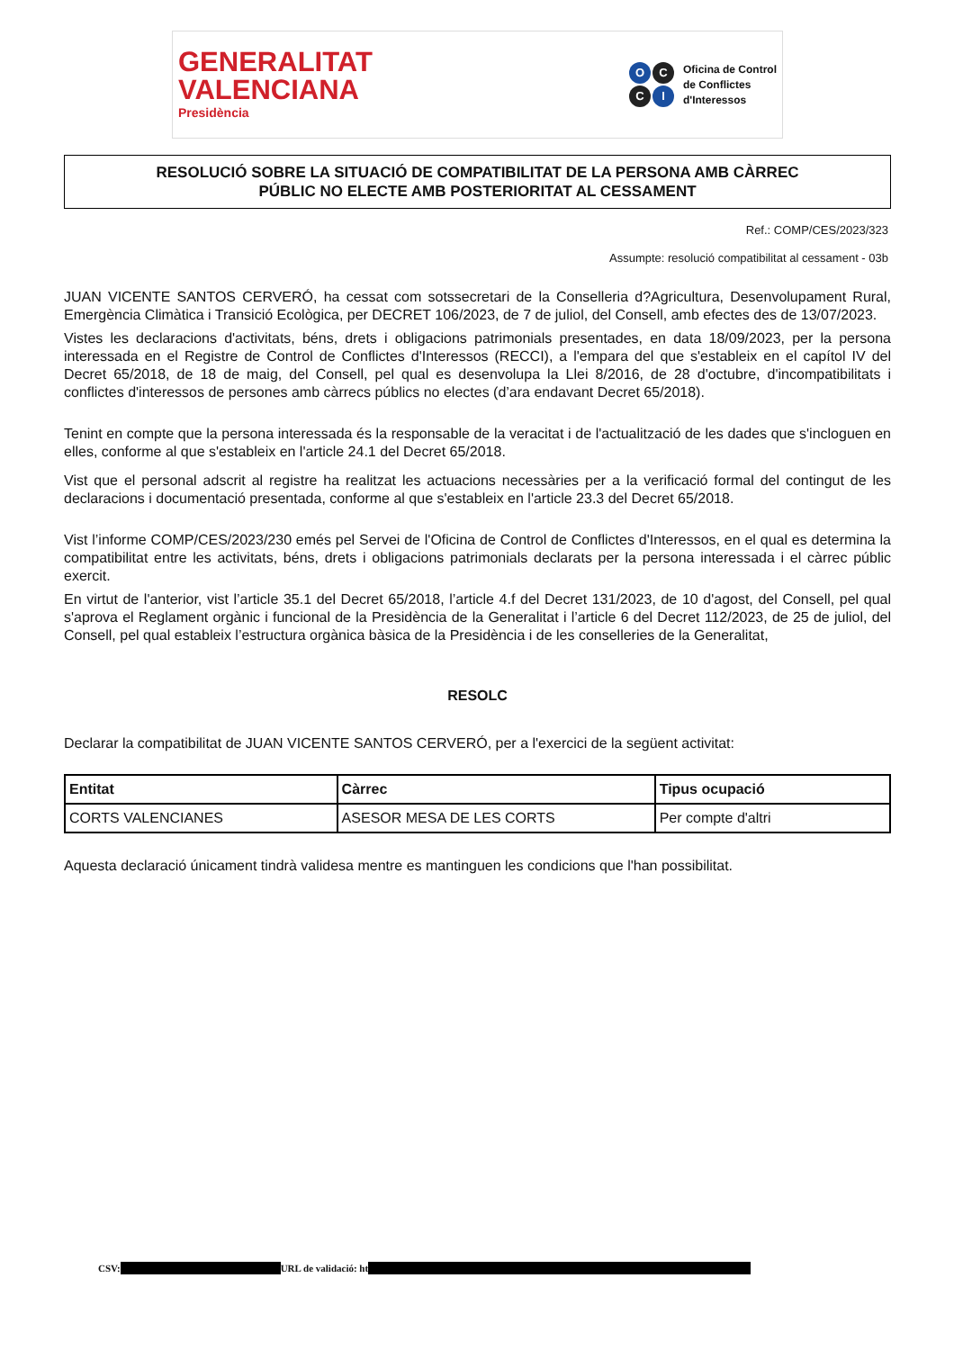GENERALITAT
VALENCIANA
Presidència
OCCI
Oficina de Control
de Conflictes
d'Interessos
RESOLUCIÓ SOBRE LA SITUACIÓ DE COMPATIBILITAT DE LA PERSONA AMB CÀRREC
PÚBLIC NO ELECTE AMB POSTERIORITAT AL CESSAMENT
Ref.: COMP/CES/2023/323
Assumpte: resolució compatibilitat al cessament - 03b
JUAN VICENTE SANTOS CERVERÓ, ha cessat com sotssecretari de la Conselleria d?Agricultura, Desenvolupament Rural, Emergència Climàtica i Transició Ecològica, per DECRET 106/2023, de 7 de juliol, del Consell, amb efectes des de 13/07/2023.
Vistes les declaracions d'activitats, béns, drets i obligacions patrimonials presentades, en data 18/09/2023, per la persona interessada en el Registre de Control de Conflictes d'Interessos (RECCI), a l'empara del que s'estableix en el capítol IV del Decret 65/2018, de 18 de maig, del Consell, pel qual es desenvolupa la Llei 8/2016, de 28 d'octubre, d'incompatibilitats i conflictes d'interessos de persones amb càrrecs públics no electes (d’ara endavant Decret 65/2018).
Tenint en compte que la persona interessada és la responsable de la veracitat i de l'actualització de les dades que s'incloguen en elles, conforme al que s'estableix en l'article 24.1 del Decret 65/2018.
Vist que el personal adscrit al registre ha realitzat les actuacions necessàries per a la verificació formal del contingut de les declaracions i documentació presentada, conforme al que s'estableix en l'article 23.3 del Decret 65/2018.
Vist l’informe COMP/CES/2023/230 emés pel Servei de l'Oficina de Control de Conflictes d'Interessos, en el qual es determina la compatibilitat entre les activitats, béns, drets i obligacions patrimonials declarats per la persona interessada i el càrrec públic exercit.
En virtut de l'anterior, vist l’article 35.1 del Decret 65/2018, l’article 4.f del Decret 131/2023, de 10 d'agost, del Consell, pel qual s'aprova el Reglament orgànic i funcional de la Presidència de la Generalitat i l’article 6 del Decret 112/2023, de 25 de juliol, del Consell, pel qual estableix l’estructura orgànica bàsica de la Presidència i de les conselleries de la Generalitat,
RESOLC
Declarar la compatibilitat de JUAN VICENTE SANTOS CERVERÓ, per a l'exercici de la següent activitat:
| Entitat | Càrrec | Tipus ocupació |
| --- | --- | --- |
| CORTS VALENCIANES | ASESOR MESA DE LES CORTS | Per compte d'altri |
Aquesta declaració únicament tindrà validesa mentre es mantinguen les condicions que l'han possibilitat.
CSV: URL de validació: ht